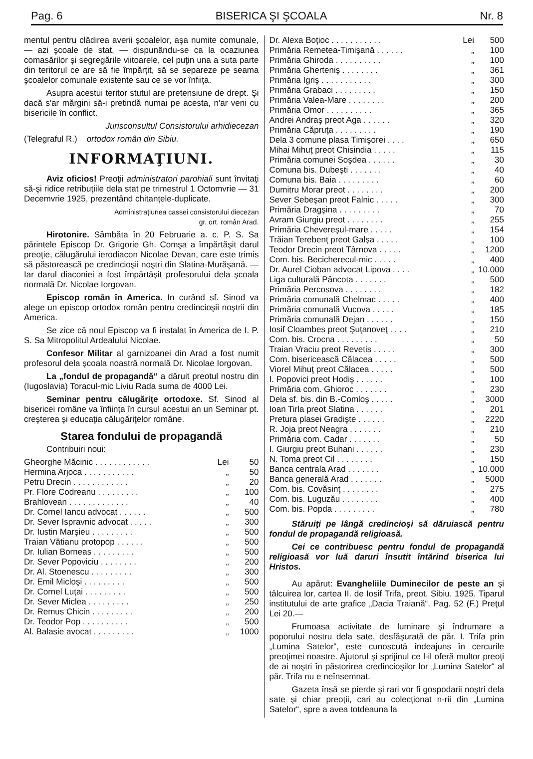Pag. 6 BISERICA ŞI ŞCOALA Nr. 8
mentul pentru clădirea averii şcoalelor, aşa numite comunale, — azi şcoale de stat, — dispunându-se ca la ocaziunea comasărilor şi segregările viitoarele, cel puţin una a suta parte din teritorul ce are să fie împărţit, să se separeze pe seama şcoalelor comunale existente sau ce se vor înfiiţa.
Asupra acestui teritor stutul are pretensiune de drept. Şi dacă s'ar mărgini să-i pretindă numai pe acesta, n'ar veni cu bisericile în conflict.
Jurisconsultul Consistorului arhidiecezan
(Telegraful R.) ortodox român din Sibiu.
INFORMAŢIUNI.
Aviz oficios! Preoţii administratori parohiali sunt învitaţi să-şi ridice retribuţiile dela stat pe trimestrul 1 Octomvrie — 31 Decemvrie 1925, prezentând chitanţele-duplicate.
Administraţiunea cassei consistorului diecezan
gr. ort. român Arad.
Hirotonire. Sâmbăta în 20 Februarie a. c. P. S. Sa părintele Episcop Dr. Grigorie Gh. Comşa a împărtăşit darul preoţie, călugărului ierodiacon Nicolae Devan, care este trimis să păstorească pe credincioşii noştri din Slatina-Murăşană. — Iar darul diaconiei a fost împărtăşit profesorului dela şcoala normală Dr. Nicolae Iorgovan.
Episcop român în America. In curând sf. Sinod va alege un episcop ortodox român pentru credincioşii noştrii din America.
Se zice că noul Episcop va fi instalat în America de I. P. S. Sa Mitropolitul Ardealului Nicolae.
Confesor Militar al garnizoanei din Arad a fost numit profesorul dela şcoala noastră normală Dr. Nicolae Iorgovan.
La „fondul de propagandă“ a dăruit preotul nostru din (Iugoslavia) Toracul-mic Liviu Rada suma de 4000 Lei.
Seminar pentru călugăriţe ortodoxe. Sf. Sinod al bisericei române va înfiinţa în cursul acestui an un Seminar pt. creşterea şi educaţia călugăriţelor române.
Starea fondului de propagandă
Contribuiri noui:
| Gheorghe Măcinic . . . . . . . . . . . . | Lei | 50 |
| Hermina Arjoca . . . . . . . . . . . | „ | 50 |
| Petru Drecin . . . . . . . . . . . . | „ | 20 |
| Pr. Flore Codreanu . . . . . . . . . | „ | 100 |
| Brahlovean . . . . . . . . . . . . . | „ | 40 |
| Dr. Cornel Iancu advocat . . . . . . | „ | 500 |
| Dr. Sever Ispravnic advocat . . . . . | „ | 300 |
| Dr. Iustin Marşieu . . . . . . . . . | „ | 500 |
| Traian Vătianu protopop . . . . . . | „ | 500 |
| Dr. Iulian Borneas . . . . . . . . . | „ | 500 |
| Dr. Sever Popoviciu . . . . . . . . | „ | 200 |
| Dr. Al. Stoenescu . . . . . . . . . | „ | 300 |
| Dr. Emil Micloşi . . . . . . . . . | „ | 500 |
| Dr. Cornel Luţai . . . . . . . . . | „ | 500 |
| Dr. Sever Miclea . . . . . . . . . | „ | 250 |
| Dr. Remus Chicin . . . . . . . . . | „ | 200 |
| Dr. Teodor Pop . . . . . . . . . . | „ | 500 |
| Al. Balasie avocat . . . . . . . . . | „ | 1000 |
| Dr. Alexa Boţioc . . . . . . . . . . . | Lei | 500 |
| Primăria Remetea-Timişană . . . . . . | „ | 100 |
| Primăria Ghiroda . . . . . . . . . . | „ | 100 |
| Primăria Gherteniş . . . . . . . . | „ | 361 |
| Primăria Igriş . . . . . . . . . . . | „ | 300 |
| Primăria Grabaci . . . . . . . . . | „ | 150 |
| Primăria Valea-Mare . . . . . . . . | „ | 200 |
| Primăria Omor . . . . . . . . . . | „ | 365 |
| Andrei Andraş preot Aga . . . . . . | „ | 320 |
| Primăria Căpruţa . . . . . . . . . | „ | 190 |
| Dela 3 comune plasa Timişorei . . . . | „ | 650 |
| Mihai Mihuţ preot Chisindia . . . . . | „ | 115 |
| Primăria comunei Soşdea . . . . . . | „ | 30 |
| Comuna bis. Dubeşti . . . . . . . | „ | 40 |
| Comuna bis. Baia . . . . . . . . . | „ | 60 |
| Dumitru Morar preot . . . . . . . . | „ | 200 |
| Sever Sebeşan preot Falnic . . . . . | „ | 300 |
| Primăria Dragşina . . . . . . . . . | „ | 70 |
| Avram Giurgiu preot . . . . . . . . | „ | 255 |
| Primăria Chevereşul-mare . . . . . | „ | 154 |
| Trăian Terebenţ preot Galşa . . . . . | „ | 100 |
| Teodor Drecin preot Târnova . . . . . | „ | 1200 |
| Com. bis. Becicherecul-mic . . . . . | „ | 400 |
| Dr. Aurel Cioban advocat Lipova . . . . | „ | 10.000 |
| Liga culturală Pâncota . . . . . . . | „ | 500 |
| Primăria Percosova . . . . . . . . | „ | 182 |
| Primăria comunală Chelmac . . . . . | „ | 400 |
| Primăria comunală Vucova . . . . . | „ | 185 |
| Primăria comunală Dejan . . . . . . | „ | 150 |
| Iosif Cloambes preot Şuţanoveţ . . . . | „ | 210 |
| Com. bis. Crocna . . . . . . . . . | „ | 50 |
| Traian Vraciu preot Revetis . . . . . | „ | 300 |
| Com. bisericească Călacea . . . . . | „ | 500 |
| Viorel Mihuţ preot Călacea . . . . . | „ | 500 |
| I. Popovici preot Hodiş . . . . . . | „ | 100 |
| Primăria com. Ghioroc . . . . . . . | „ | 230 |
| Dela sf. bis. din B.-Comloş . . . . . | „ | 3000 |
| Ioan Tirla preot Slatina . . . . . . | „ | 201 |
| Pretura plasei Gradişte . . . . . . | „ | 2220 |
| R. Joja preot Neagra . . . . . . . | „ | 210 |
| Primăria com. Cadar . . . . . . . | „ | 50 |
| I. Giurgiu preot Buhani . . . . . . | „ | 230 |
| N. Toma preot Cil . . . . . . . . | „ | 150 |
| Banca centrala Arad . . . . . . . | „ | 10.000 |
| Banca generală Arad . . . . . . . | „ | 5000 |
| Com. bis. Covăsinţ . . . . . . . . | „ | 275 |
| Com. bis. Luguzău . . . . . . . . | „ | 400 |
| Com. bis. Popda . . . . . . . . . | „ | 780 |
Stăruiţi pe lângă credincioşi să dăruiască pentru fondul de propagandă religioasă.
Cei ce contribuesc pentru fondul de propagandă religioasă vor luă daruri însutit întărind biserica lui Hristos.
Au apărut: Evangheliile Duminecilor de peste an şi tâlcuirea lor, cartea II. de Iosif Trifa, preot. Sibiu. 1925. Tiparul institutului de arte grafice „Dacia Traiană“. Pag. 52 (F.) Preţul Lei 20.—
Frumoasa activitate de luminare şi îndrumare a poporului nostru dela sate, desfăşurată de păr. I. Trifa prin „Lumina Satelor“, este cunoscută îndeajuns în cercurile preoţimei noastre. Ajutorul şi sprijinul ce l-il oferă multor preoţi de ai noştri în păstorirea credincioşilor lor „Lumina Satelor“ al păr. Trifa nu e neînsemnat.
Gazeta însă se pierde şi rari vor fi gospodarii noştri dela sate şi chiar preoţii, cari au colecţionat n-rii din „Lumina Satelor“, spre a avea totdeauna la